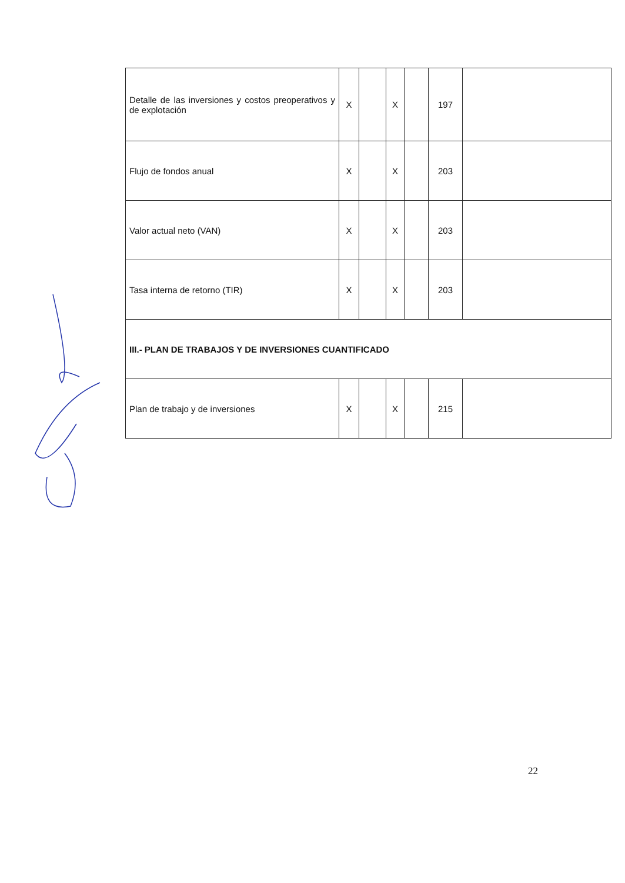| Detalle de las inversiones y costos preoperativos y de explotación | X | | X | | 197 | |
| Flujo de fondos anual | X | | X | | 203 | |
| Valor actual neto (VAN) | X | | X | | 203 | |
| Tasa interna de retorno (TIR) | X | | X | | 203 | |
| III.- PLAN DE TRABAJOS Y DE INVERSIONES CUANTIFICADO | | | | | | |
| Plan de trabajo y de inversiones | X | | X | | 215 | |
22